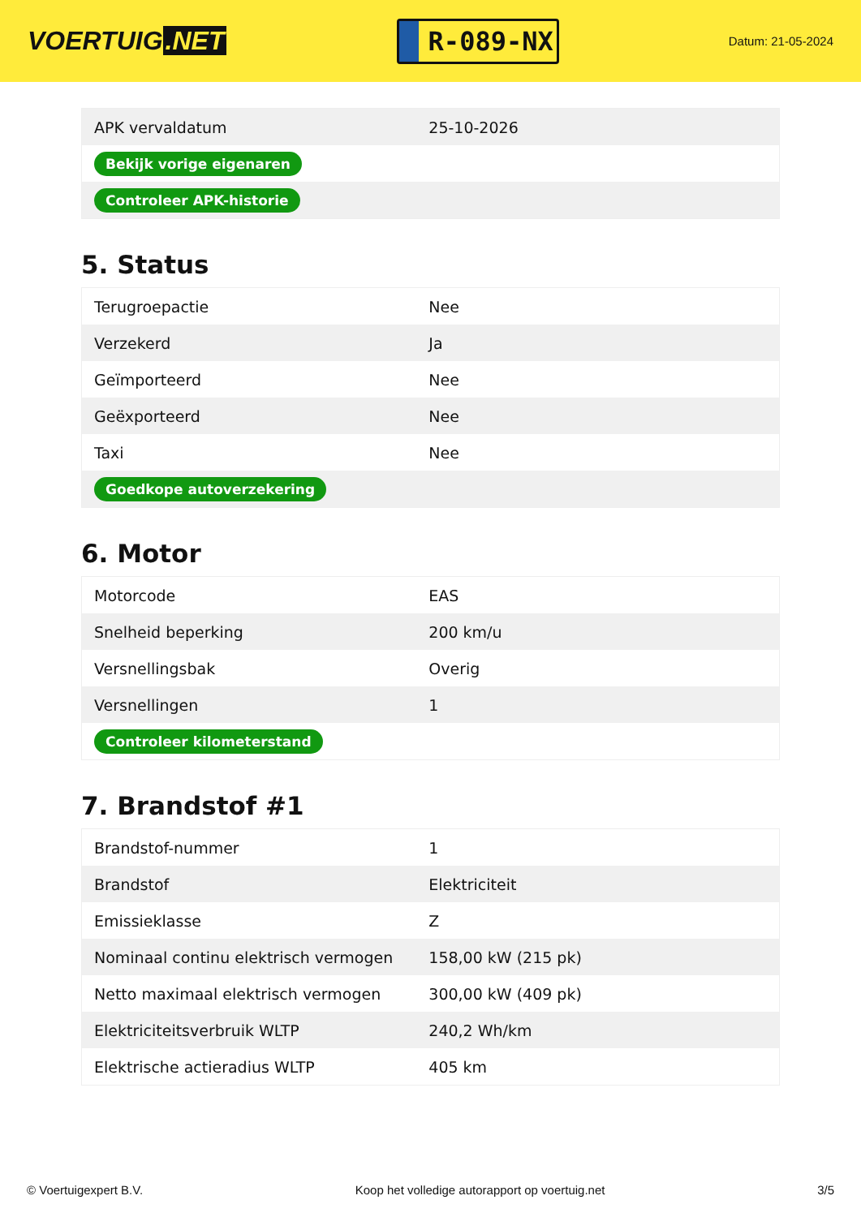VOERTUIG.NET
R-089-NX
Datum: 21-05-2024
| APK vervaldatum | 25-10-2026 |
| Bekijk vorige eigenaren | |
| Controleer APK-historie | |
5. Status
| Terugroepactie | Nee |
| Verzekerd | Ja |
| Geïmporteerd | Nee |
| Geëxporteerd | Nee |
| Taxi | Nee |
| Goedkope autoverzekering | |
6. Motor
| Motorcode | EAS |
| Snelheid beperking | 200 km/u |
| Versnellingsbak | Overig |
| Versnellingen | 1 |
| Controleer kilometerstand | |
7. Brandstof #1
| Brandstof-nummer | 1 |
| Brandstof | Elektriciteit |
| Emissieklasse | Z |
| Nominaal continu elektrisch vermogen | 158,00 kW (215 pk) |
| Netto maximaal elektrisch vermogen | 300,00 kW (409 pk) |
| Elektriciteitsverbruik WLTP | 240,2 Wh/km |
| Elektrische actieradius WLTP | 405 km |
© Voertuigexpert B.V. Koop het volledige autorapport op voertuig.net 3/5